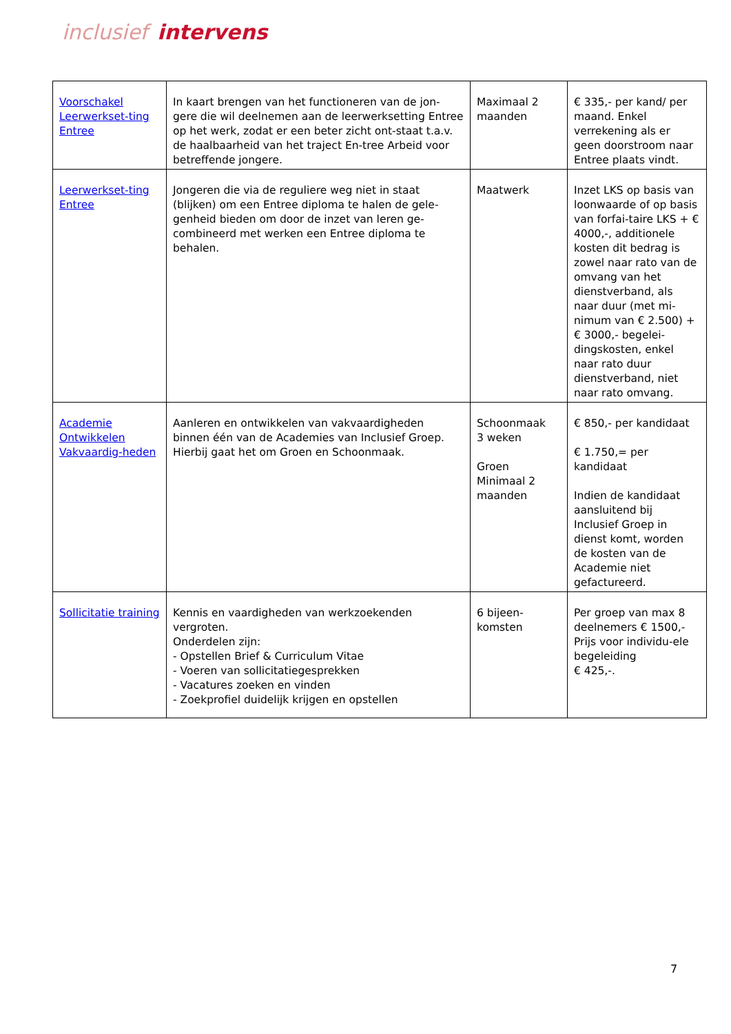inclusief intervens
| Voorschakel Leerwerkset-ting Entree | In kaart brengen van het functioneren van de jon-gere die wil deelnemen aan de leerwerksetting Entree op het werk, zodat er een beter zicht ont-staat t.a.v. de haalbaarheid van het traject En-tree Arbeid voor betreffende jongere. | Maximaal 2 maanden | € 335,- per kand/ per maand. Enkel verrekening als er geen doorstroom naar Entree plaats vindt. |
| Leerwerkset-ting Entree | Jongeren die via de reguliere weg niet in staat (blijken) om een Entree diploma te halen de gele-genheid bieden om door de inzet van leren ge-combineerd met werken een Entree diploma te behalen. | Maatwerk | Inzet LKS op basis van loonwaarde of op basis van forfai-taire LKS + € 4000,-, additionele kosten dit bedrag is zowel naar rato van de omvang van het dienstverband, als naar duur (met mi-nimum van € 2.500) + € 3000,- begelei-dingskosten, enkel naar rato duur dienstverband, niet naar rato omvang. |
| Academie Ontwikkelen Vakvaardig-heden | Aanleren en ontwikkelen van vakvaardigheden binnen één van de Academies van Inclusief Groep. Hierbij gaat het om Groen en Schoonmaak. | Schoonmaak 3 weken Groen Minimaal 2 maanden | € 850,- per kandidaat € 1.750,= per kandidaat Indien de kandidaat aansluitend bij Inclusief Groep in dienst komt, worden de kosten van de Academie niet gefactureerd. |
| Sollicitatie training | Kennis en vaardigheden van werkzoekenden vergroten. Onderdelen zijn: - Opstellen Brief & Curriculum Vitae - Voeren van sollicitatiegesprekken - Vacatures zoeken en vinden - Zoekprofiel duidelijk krijgen en opstellen | 6 bijeen-komsten | Per groep van max 8 deelnemers € 1500,- Prijs voor individu-ele begeleiding € 425,-. |
7